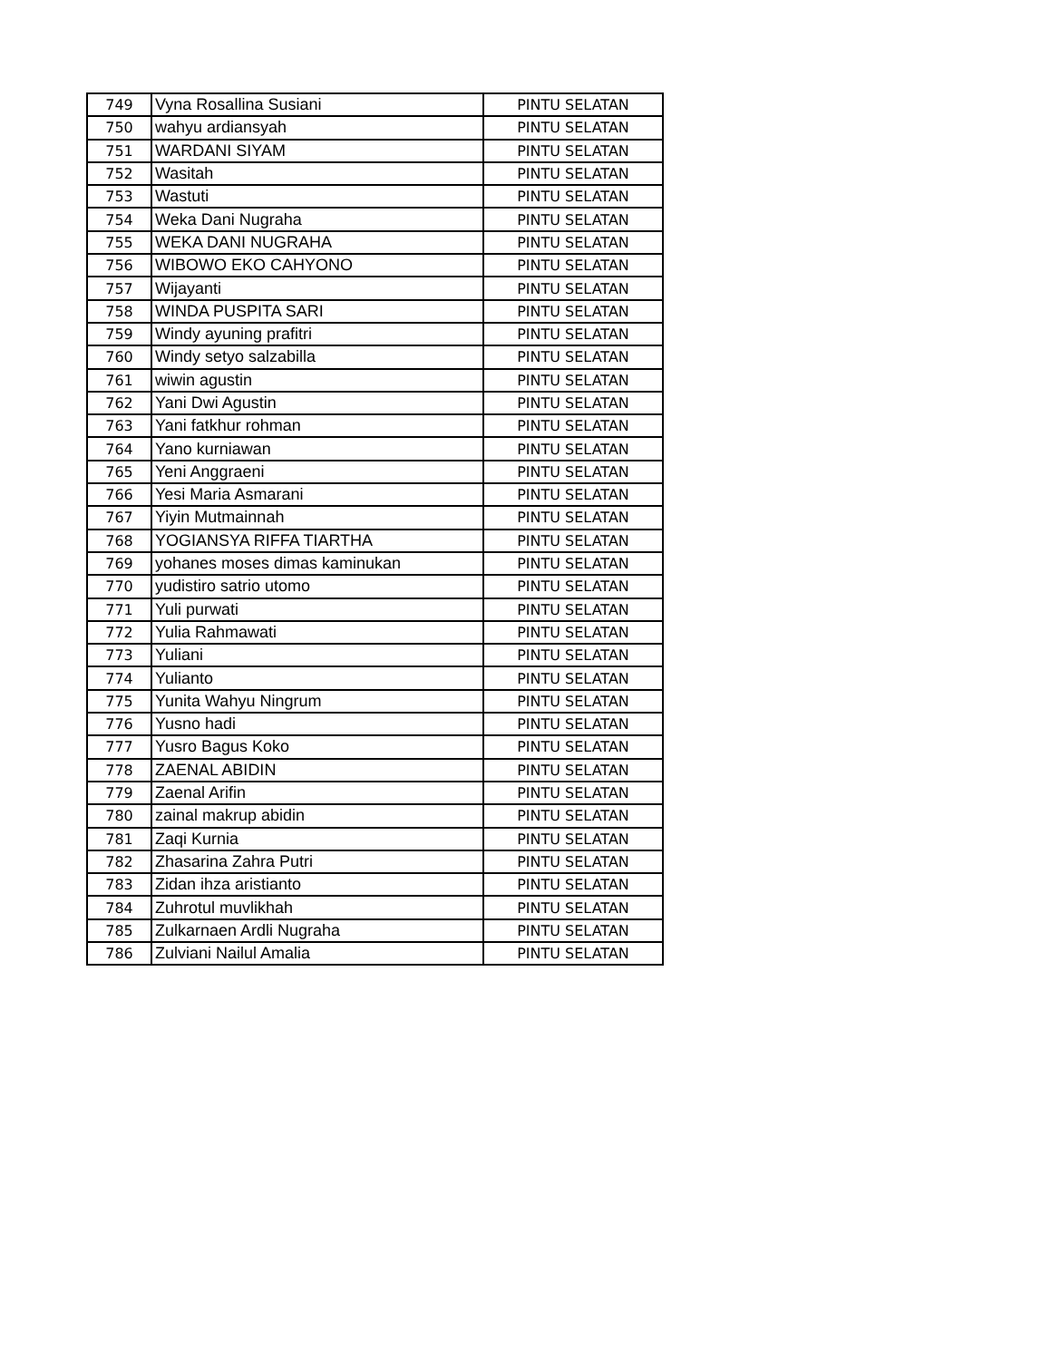| 749 | Vyna Rosallina Susiani | PINTU SELATAN |
| 750 | wahyu ardiansyah | PINTU SELATAN |
| 751 | WARDANI SIYAM | PINTU SELATAN |
| 752 | Wasitah | PINTU SELATAN |
| 753 | Wastuti | PINTU SELATAN |
| 754 | Weka Dani Nugraha | PINTU SELATAN |
| 755 | WEKA DANI NUGRAHA | PINTU SELATAN |
| 756 | WIBOWO EKO CAHYONO | PINTU SELATAN |
| 757 | Wijayanti | PINTU SELATAN |
| 758 | WINDA PUSPITA SARI | PINTU SELATAN |
| 759 | Windy ayuning prafitri | PINTU SELATAN |
| 760 | Windy setyo salzabilla | PINTU SELATAN |
| 761 | wiwin agustin | PINTU SELATAN |
| 762 | Yani Dwi Agustin | PINTU SELATAN |
| 763 | Yani fatkhur rohman | PINTU SELATAN |
| 764 | Yano kurniawan | PINTU SELATAN |
| 765 | Yeni Anggraeni | PINTU SELATAN |
| 766 | Yesi Maria Asmarani | PINTU SELATAN |
| 767 | Yiyin Mutmainnah | PINTU SELATAN |
| 768 | YOGIANSYA RIFFA TIARTHA | PINTU SELATAN |
| 769 | yohanes moses dimas kaminukan | PINTU SELATAN |
| 770 | yudistiro satrio utomo | PINTU SELATAN |
| 771 | Yuli purwati | PINTU SELATAN |
| 772 | Yulia Rahmawati | PINTU SELATAN |
| 773 | Yuliani | PINTU SELATAN |
| 774 | Yulianto | PINTU SELATAN |
| 775 | Yunita Wahyu Ningrum | PINTU SELATAN |
| 776 | Yusno hadi | PINTU SELATAN |
| 777 | Yusro Bagus Koko | PINTU SELATAN |
| 778 | ZAENAL ABIDIN | PINTU SELATAN |
| 779 | Zaenal Arifin | PINTU SELATAN |
| 780 | zainal makrup abidin | PINTU SELATAN |
| 781 | Zaqi Kurnia | PINTU SELATAN |
| 782 | Zhasarina Zahra Putri | PINTU SELATAN |
| 783 | Zidan ihza aristianto | PINTU SELATAN |
| 784 | Zuhrotul muvlikhah | PINTU SELATAN |
| 785 | Zulkarnaen Ardli Nugraha | PINTU SELATAN |
| 786 | Zulviani Nailul Amalia | PINTU SELATAN |